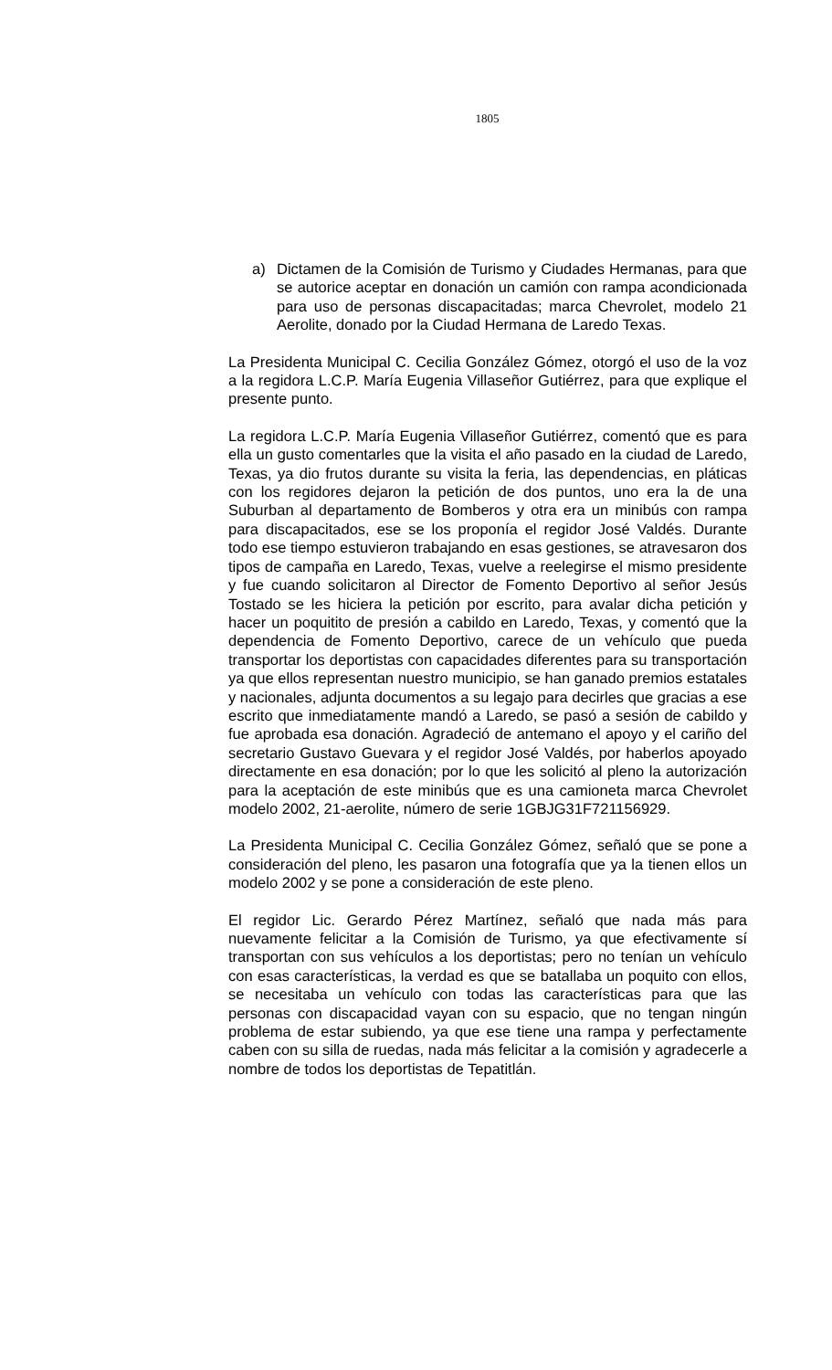1805
a) Dictamen de la Comisión de Turismo y Ciudades Hermanas, para que se autorice aceptar en donación un camión con rampa acondicionada para uso de personas discapacitadas; marca Chevrolet, modelo 21 Aerolite, donado por la Ciudad Hermana de Laredo Texas.
La Presidenta Municipal C. Cecilia González Gómez, otorgó el uso de la voz a la regidora L.C.P. María Eugenia Villaseñor Gutiérrez, para que explique el presente punto.
La regidora L.C.P. María Eugenia Villaseñor Gutiérrez, comentó que es para ella un gusto comentarles que la visita el año pasado en la ciudad de Laredo, Texas, ya dio frutos durante su visita la feria, las dependencias, en pláticas con los regidores dejaron la petición de dos puntos, uno era la de una Suburban al departamento de Bomberos y otra era un minibús con rampa para discapacitados, ese se los proponía el regidor José Valdés. Durante todo ese tiempo estuvieron trabajando en esas gestiones, se atravesaron dos tipos de campaña en Laredo, Texas, vuelve a reelegirse el mismo presidente y fue cuando solicitaron al Director de Fomento Deportivo al señor Jesús Tostado se les hiciera la petición por escrito, para avalar dicha petición y hacer un poquitito de presión a cabildo en Laredo, Texas, y comentó que la dependencia de Fomento Deportivo, carece de un vehículo que pueda transportar los deportistas con capacidades diferentes para su transportación ya que ellos representan nuestro municipio, se han ganado premios estatales y nacionales, adjunta documentos a su legajo para decirles que gracias a ese escrito que inmediatamente mandó a Laredo, se pasó a sesión de cabildo y fue aprobada esa donación. Agradeció de antemano el apoyo y el cariño del secretario Gustavo Guevara y el regidor José Valdés, por haberlos apoyado directamente en esa donación; por lo que les solicitó al pleno la autorización para la aceptación de este minibús que es una camioneta marca Chevrolet modelo 2002, 21-aerolite, número de serie 1GBJG31F721156929.
La Presidenta Municipal C. Cecilia González Gómez, señaló que se pone a consideración del pleno, les pasaron una fotografía que ya la tienen ellos un modelo 2002 y se pone a consideración de este pleno.
El regidor Lic. Gerardo Pérez Martínez, señaló que nada más para nuevamente felicitar a la Comisión de Turismo, ya que efectivamente sí transportan con sus vehículos a los deportistas; pero no tenían un vehículo con esas características, la verdad es que se batallaba un poquito con ellos, se necesitaba un vehículo con todas las características para que las personas con discapacidad vayan con su espacio, que no tengan ningún problema de estar subiendo, ya que ese tiene una rampa y perfectamente caben con su silla de ruedas, nada más felicitar a la comisión y agradecerle a nombre de todos los deportistas de Tepatitlán.